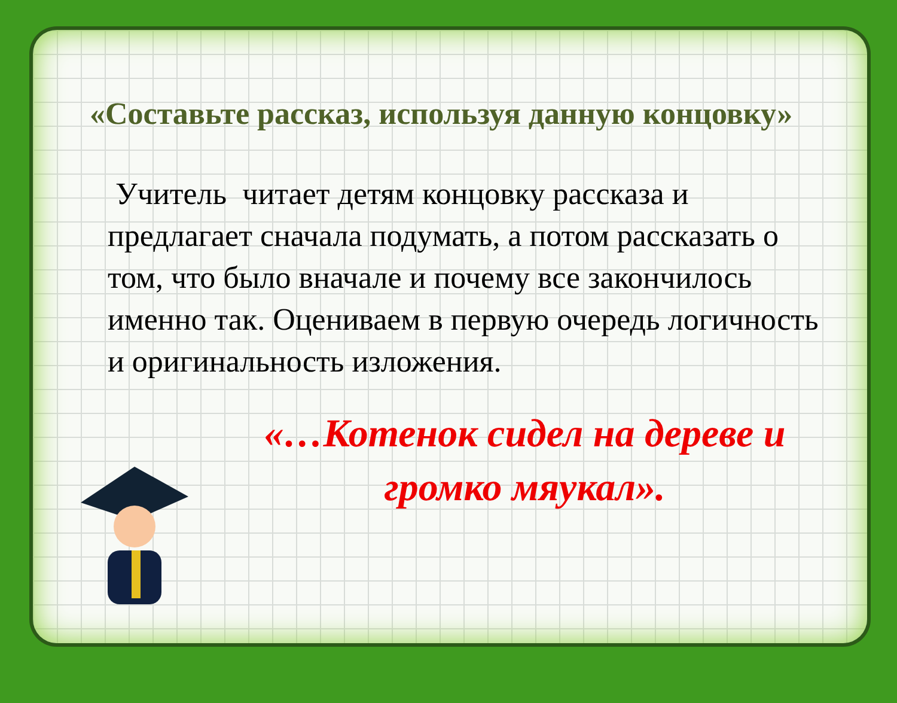«Составьте рассказ, используя данную концовку»
Учитель читает детям концовку рассказа и предлагает сначала подумать, а потом рассказать о том, что было вначале и почему все закончилось именно так. Оцениваем в первую очередь логичность и оригинальность изложения.
«…Котенок сидел на дереве и
громко мяукал».